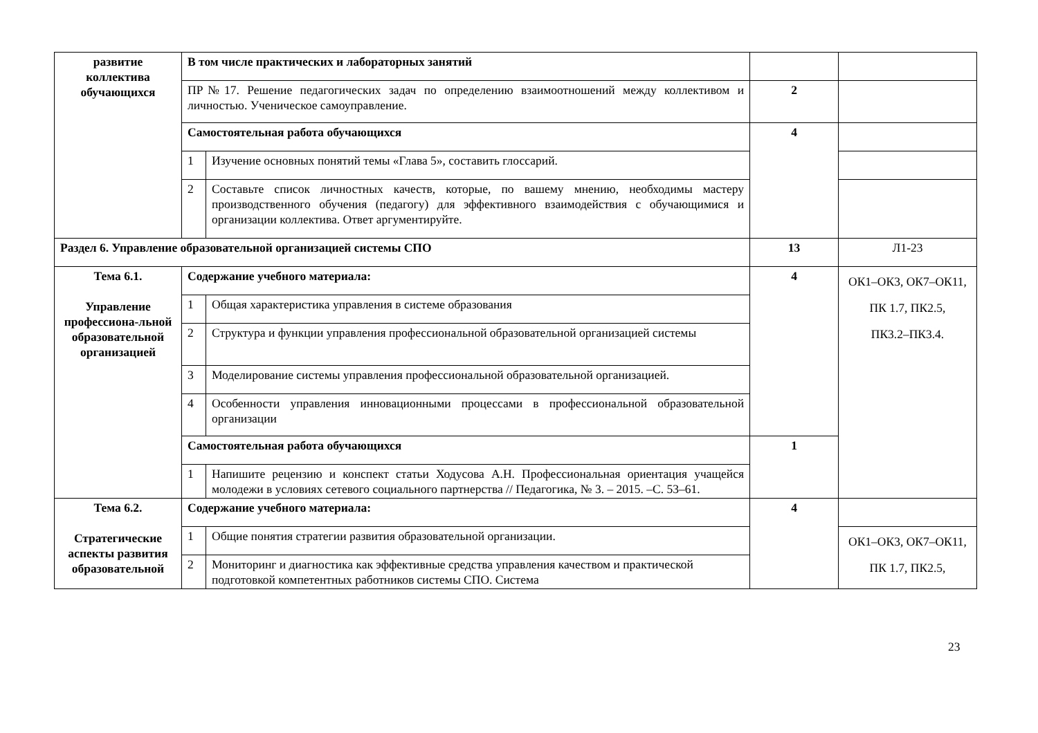| развитие коллектива обучающихся | В том числе практических и лабораторных занятий | | | |
| | ПР№17. Решение педагогических задач по определению взаимоотношений между коллективом и личностью. Ученическое самоуправление. | | 2 | |
| | Самостоятельная работа обучающихся | | 4 | |
| | 1 | Изучение основных понятий темы «Глава 5», составить глоссарий. | | |
| | 2 | Составьте список личностных качеств, которые, по вашему мнению, необходимы мастеру производственного обучения (педагогу) для эффективного взаимодействия с обучающимися и организации коллектива. Ответ аргументируйте. | | |
| Раздел 6. Управление образовательной организацией системы СПО | | | 13 | Л1-23 |
| Тема 6.1. Управление профессиона-льной образовательной организацией | Содержание учебного материала: | | 4 | ОК1–ОК3, ОК7–ОК11, ПК 1.7, ПК2.5, ПК3.2–ПК3.4. |
| | 1 | Общая характеристика управления в системе образования | | |
| | 2 | Структура и функции управления профессиональной образовательной организацией системы | | |
| | 3 | Моделирование системы управления профессиональной образовательной организацией. | | |
| | 4 | Особенности управления инновационными процессами в профессиональной образовательной организации | | |
| | Самостоятельная работа обучающихся | | 1 | |
| | 1 | Напишите рецензию и конспект статьи Ходусова А.Н. Профессиональная ориентация учащейся молодежи в условиях сетевого социального партнерства // Педагогика, № 3. – 2015. –С. 53–61. | | |
| Тема 6.2. Стратегические аспекты развития образовательной | Содержание учебного материала: | | 4 | |
| | 1 | Общие понятия стратегии развития образовательной организации. | | ОК1–ОК3, ОК7–ОК11, ПК 1.7, ПК2.5, |
| | 2 | Мониторинг и диагностика как эффективные средства управления качеством и практической подготовкой компетентных работников системы СПО. Система | | |
23